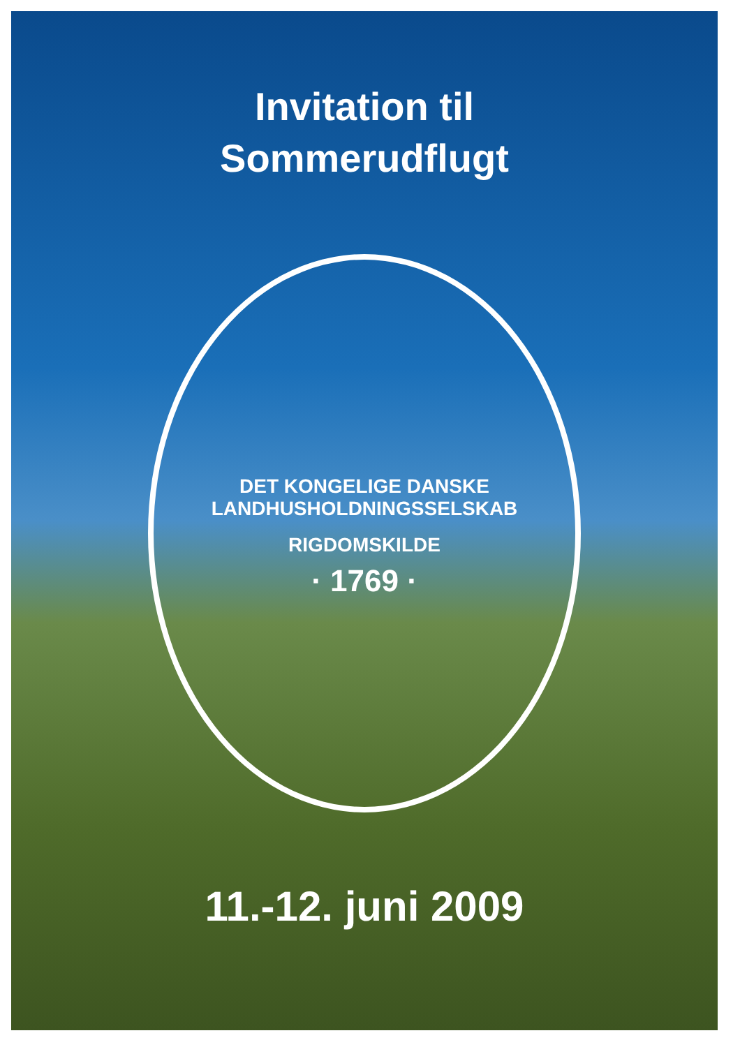Invitation til
Sommerudflugt
DET KONGELIGE DANSKE LANDHUSHOLDNINGSSELSKAB
RIGDOMSKILDE
· 1769 ·
11.-12. juni 2009